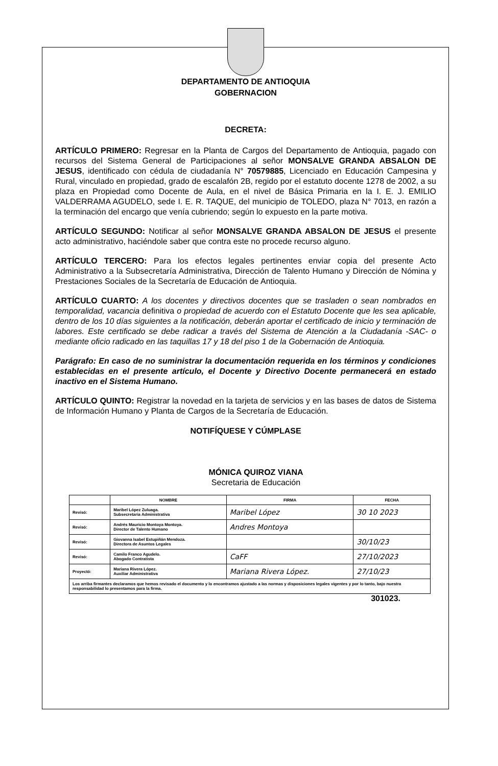DEPARTAMENTO DE ANTIOQUIA
GOBERNACION
DECRETA:
ARTÍCULO PRIMERO: Regresar en la Planta de Cargos del Departamento de Antioquia, pagado con recursos del Sistema General de Participaciones al señor MONSALVE GRANDA ABSALON DE JESUS, identificado con cédula de ciudadanía N° 70579885, Licenciado en Educación Campesina y Rural, vinculado en propiedad, grado de escalafón 2B, regido por el estatuto docente 1278 de 2002, a su plaza en Propiedad como Docente de Aula, en el nivel de Básica Primaria en la I. E. J. EMILIO VALDERRAMA AGUDELO, sede I. E. R. TAQUE, del municipio de TOLEDO, plaza N° 7013, en razón a la terminación del encargo que venía cubriendo; según lo expuesto en la parte motiva.
ARTÍCULO SEGUNDO: Notificar al señor MONSALVE GRANDA ABSALON DE JESUS el presente acto administrativo, haciéndole saber que contra este no procede recurso alguno.
ARTÍCULO TERCERO: Para los efectos legales pertinentes enviar copia del presente Acto Administrativo a la Subsecretaría Administrativa, Dirección de Talento Humano y Dirección de Nómina y Prestaciones Sociales de la Secretaría de Educación de Antioquia.
ARTÍCULO CUARTO: A los docentes y directivos docentes que se trasladen o sean nombrados en temporalidad, vacancia definitiva o propiedad de acuerdo con el Estatuto Docente que les sea aplicable, dentro de los 10 días siguientes a la notificación, deberán aportar el certificado de inicio y terminación de labores. Este certificado se debe radicar a través del Sistema de Atención a la Ciudadanía -SAC- o mediante oficio radicado en las taquillas 17 y 18 del piso 1 de la Gobernación de Antioquia.
Parágrafo: En caso de no suministrar la documentación requerida en los términos y condiciones establecidas en el presente artículo, el Docente y Directivo Docente permanecerá en estado inactivo en el Sistema Humano.
ARTÍCULO QUINTO: Registrar la novedad en la tarjeta de servicios y en las bases de datos de Sistema de Información Humano y Planta de Cargos de la Secretaría de Educación.
NOTIFÍQUESE Y CÚMPLASE
MÓNICA QUIROZ VIANA
Secretaria de Educación
| | NOMBRE | FIRMA | FECHA |
| --- | --- | --- | --- |
| Revisó: | Maribel López Zuluaga. Subsecretaria Administrativa | Maribel López | 30 10 2023 |
| Revisó: | Andrés Mauricio Montoya Montoya. Director de Talento Humano | Andres Montoya | |
| Revisó: | Giovanna Isabel Estupiñán Mendoza. Directora de Asuntos Legales | | 30/10/23 |
| Revisó: | Camilo Franco Agudelo. Abogado Contratista | CaFF | 27/10/2023 |
| Proyectó: | Mariana Rivera López. Auxiliar Administrativa | Mariana Rivera López. | 27/10/23 |
| Los arriba firmantes declaramos que hemos revisado el documento y lo encontramos ajustado a las normas y disposiciones legales vigentes y por lo tanto, bajo nuestra responsabilidad lo presentamos para la firma. | | | |
301023.